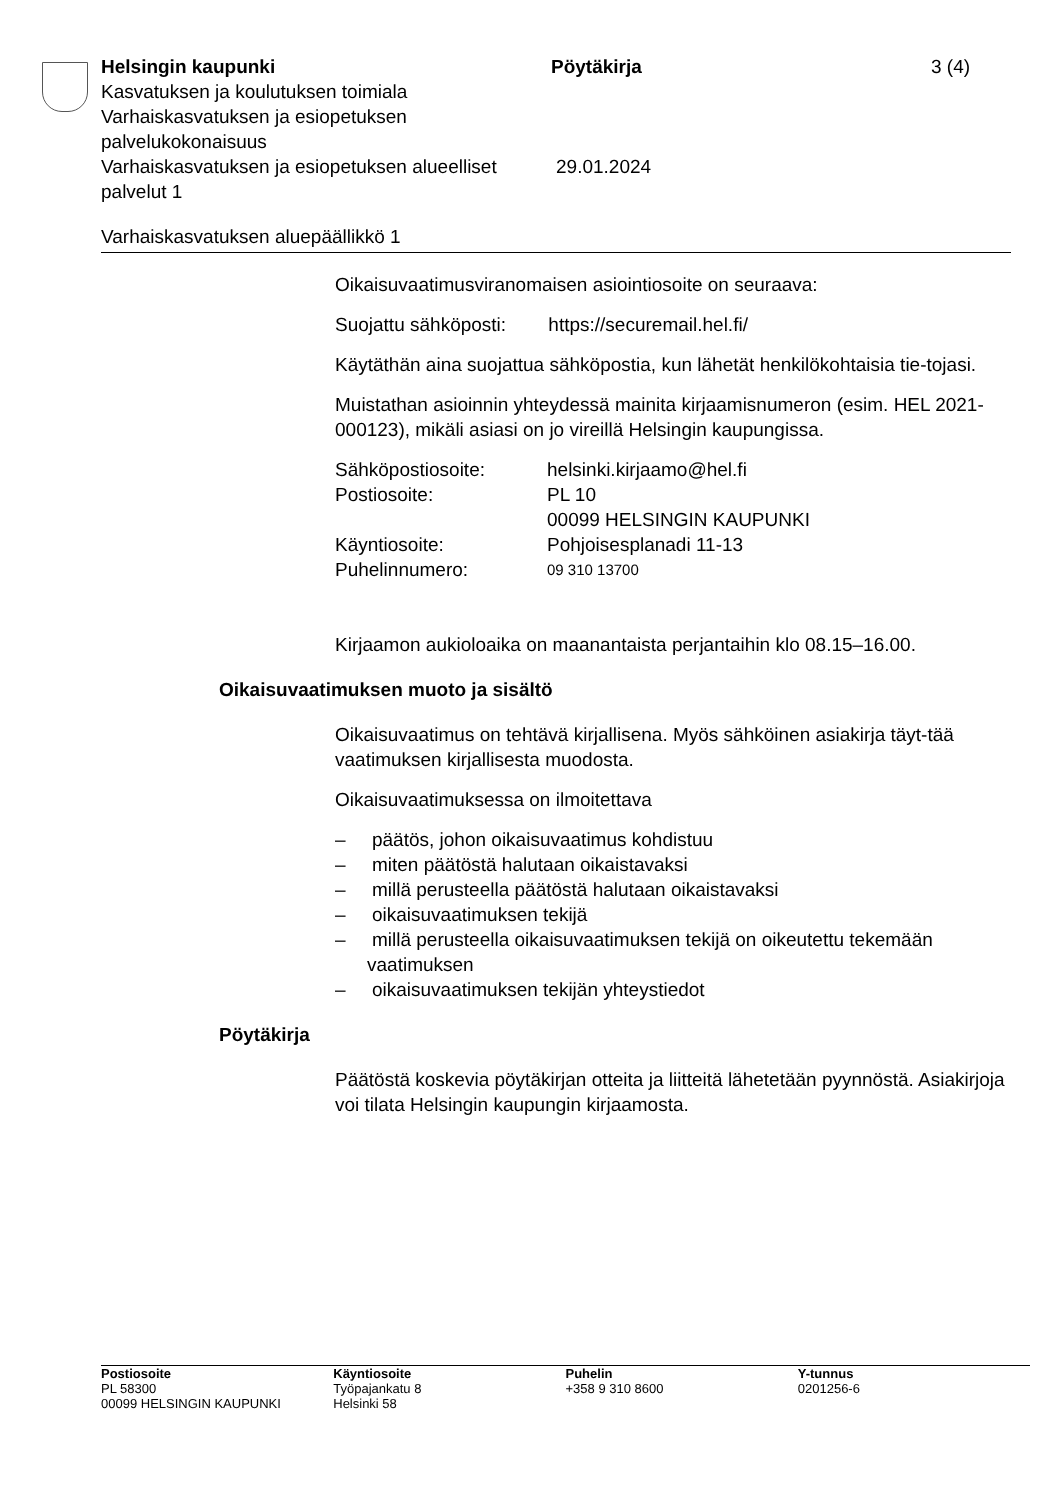Helsingin kaupunki Pöytäkirja 3 (4)
Kasvatuksen ja koulutuksen toimiala
Varhaiskasvatuksen ja esiopetuksen
palvelukokonaisuus
Varhaiskasvatuksen ja esiopetuksen alueelliset palvelut 1
29.01.2024
Varhaiskasvatuksen aluepäällikkö 1
Oikaisuvaatimusviranomaisen asiointiosoite on seuraava:
Suojattu sähköposti: https://securemail.hel.fi/
Käytäthän aina suojattua sähköpostia, kun lähetät henkilökohtaisia tie-tojasi.
Muistathan asioinnin yhteydessä mainita kirjaamisnumeron (esim. HEL 2021-000123), mikäli asiasi on jo vireillä Helsingin kaupungissa.
Sähköpostiosoite: helsinki.kirjaamo@hel.fi
Postiosoite: PL 10
00099 HELSINGIN KAUPUNKI
Käyntiosoite: Pohjoisesplanadi 11-13
Puhelinnumero: 09 310 13700
Kirjaamon aukioloaika on maanantaista perjantaihin klo 08.15–16.00.
Oikaisuvaatimuksen muoto ja sisältö
Oikaisuvaatimus on tehtävä kirjallisena. Myös sähköinen asiakirja täyt-tää vaatimuksen kirjallisesta muodosta.
Oikaisuvaatimuksessa on ilmoitettava
– päätös, johon oikaisuvaatimus kohdistuu
– miten päätöstä halutaan oikaistavaksi
– millä perusteella päätöstä halutaan oikaistavaksi
– oikaisuvaatimuksen tekijä
– millä perusteella oikaisuvaatimuksen tekijä on oikeutettu tekemään vaatimuksen
– oikaisuvaatimuksen tekijän yhteystiedot
Pöytäkirja
Päätöstä koskevia pöytäkirjan otteita ja liitteitä lähetetään pyynnöstä. Asiakirjoja voi tilata Helsingin kaupungin kirjaamosta.
Postiosoite
PL 58300
00099 HELSINGIN KAUPUNKI
Käyntiosoite
Työpajankatu 8
Helsinki 58
Puhelin
+358 9 310 8600
Y-tunnus
0201256-6